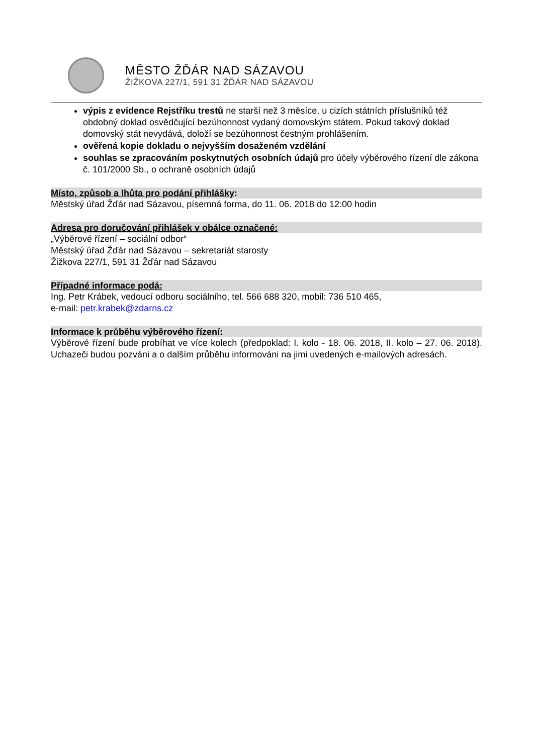MĚSTO ŽĎÁR NAD SÁZAVOU
ŽIŽKOVA 227/1, 591 31 ŽĎÁR NAD SÁZAVOU
výpis z evidence Rejstříku trestů ne starší než 3 měsíce, u cizích státních příslušníků též obdobný doklad osvědčující bezúhonnost vydaný domovským státem. Pokud takový doklad domovský stát nevydává, doloží se bezúhonnost čestným prohlášením.
ověřená kopie dokladu o nejvyšším dosaženém vzdělání
souhlas se zpracováním poskytnutých osobních údajů pro účely výběrového řízení dle zákona č. 101/2000 Sb., o ochraně osobních údajů
Místo, způsob a lhůta pro podání přihlášky:
Městský úřad Žďár nad Sázavou, písemná forma, do 11. 06. 2018 do 12:00 hodin
Adresa pro doručování přihlášek v obálce označené:
„Výběrové řízení – sociální odbor“
Městský úřad Žďár nad Sázavou – sekretariát starosty
Žižkova 227/1, 591 31 Žďár nad Sázavou
Případné informace podá:
Ing. Petr Krábek, vedoucí odboru sociálního, tel. 566 688 320, mobil: 736 510 465,
e-mail: petr.krabek@zdarns.cz
Informace k průběhu výběrového řízení:
Výběrové řízení bude probíhat ve více kolech (předpoklad: I. kolo - 18. 06. 2018, II. kolo – 27. 06. 2018). Uchazeči budou pozváni a o dalším průběhu informováni na jimi uvedených e-mailových adresách.